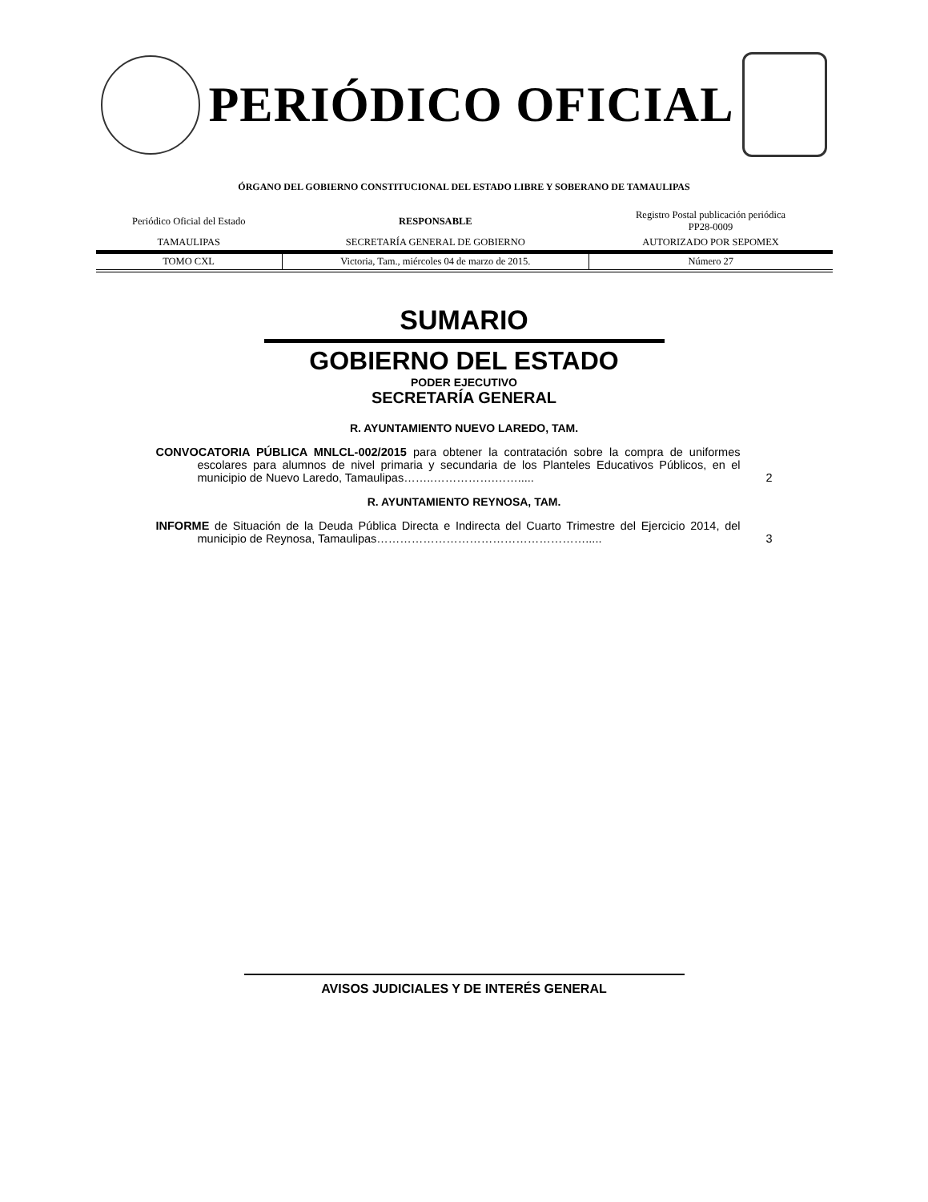PERIÓDICO OFICIAL
ÓRGANO DEL GOBIERNO CONSTITUCIONAL DEL ESTADO LIBRE Y SOBERANO DE TAMAULIPAS
| Periódico Oficial del Estado | RESPONSABLE | Registro Postal publicación periódica PP28-0009 |
| TAMAULIPAS | SECRETARÍA GENERAL DE GOBIERNO | AUTORIZADO POR SEPOMEX |
| TOMO CXL | Victoria, Tam., miércoles 04 de marzo de 2015. | Número 27 |
SUMARIO
GOBIERNO DEL ESTADO
PODER EJECUTIVO
SECRETARÍA GENERAL
R. AYUNTAMIENTO NUEVO LAREDO, TAM.
CONVOCATORIA PÚBLICA MNLCL-002/2015 para obtener la contratación sobre la compra de uniformes escolares para alumnos de nivel primaria y secundaria de los Planteles Educativos Públicos, en el municipio de Nuevo Laredo, Tamaulipas……..…………….…….....
2
R. AYUNTAMIENTO REYNOSA, TAM.
INFORME de Situación de la Deuda Pública Directa e Indirecta del Cuarto Trimestre del Ejercicio 2014, del municipio de Reynosa, Tamaulipas……………………………………………….....
3
AVISOS JUDICIALES Y DE INTERÉS GENERAL